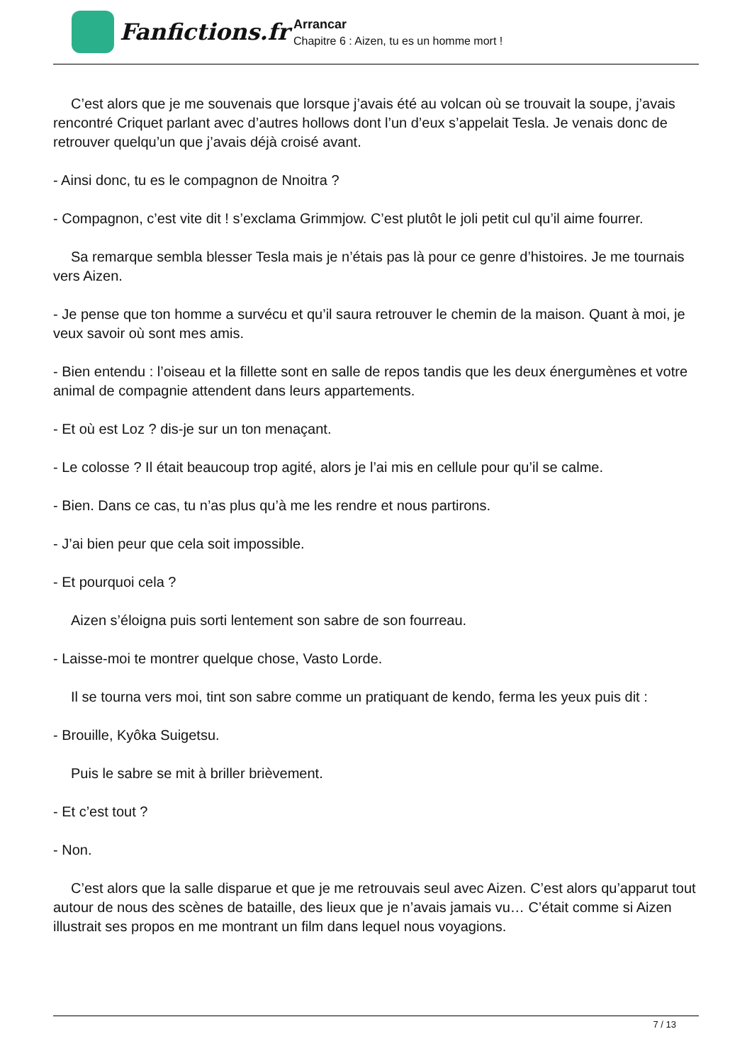Fanfictions.fr
Arrancar
Chapitre 6 : Aizen, tu es un homme mort !
C’est alors que je me souvenais que lorsque j’avais été au volcan où se trouvait la soupe, j’avais rencontré Criquet parlant avec d’autres hollows dont l’un d’eux s’appelait Tesla. Je venais donc de retrouver quelqu’un que j’avais déjà croisé avant.
- Ainsi donc, tu es le compagnon de Nnoitra ?
- Compagnon, c’est vite dit ! s’exclama Grimmjow. C’est plutôt le joli petit cul qu’il aime fourrer.
Sa remarque sembla blesser Tesla mais je n’étais pas là pour ce genre d’histoires. Je me tournais vers Aizen.
- Je pense que ton homme a survécu et qu’il saura retrouver le chemin de la maison. Quant à moi, je veux savoir où sont mes amis.
- Bien entendu : l’oiseau et la fillette sont en salle de repos tandis que les deux énergumènes et votre animal de compagnie attendent dans leurs appartements.
- Et où est Loz ? dis-je sur un ton menaçant.
- Le colosse ? Il était beaucoup trop agité, alors je l’ai mis en cellule pour qu’il se calme.
- Bien. Dans ce cas, tu n’as plus qu’à me les rendre et nous partirons.
- J’ai bien peur que cela soit impossible.
- Et pourquoi cela ?
Aizen s’éloigna puis sorti lentement son sabre de son fourreau.
- Laisse-moi te montrer quelque chose, Vasto Lorde.
Il se tourna vers moi, tint son sabre comme un pratiquant de kendo, ferma les yeux puis dit :
- Brouille, Kyôka Suigetsu.
Puis le sabre se mit à briller brièvement.
- Et c’est tout ?
- Non.
C’est alors que la salle disparue et que je me retrouvais seul avec Aizen. C’est alors qu’apparut tout autour de nous des scènes de bataille, des lieux que je n’avais jamais vu… C’était comme si Aizen illustrait ses propos en me montrant un film dans lequel nous voyagions.
7 / 13